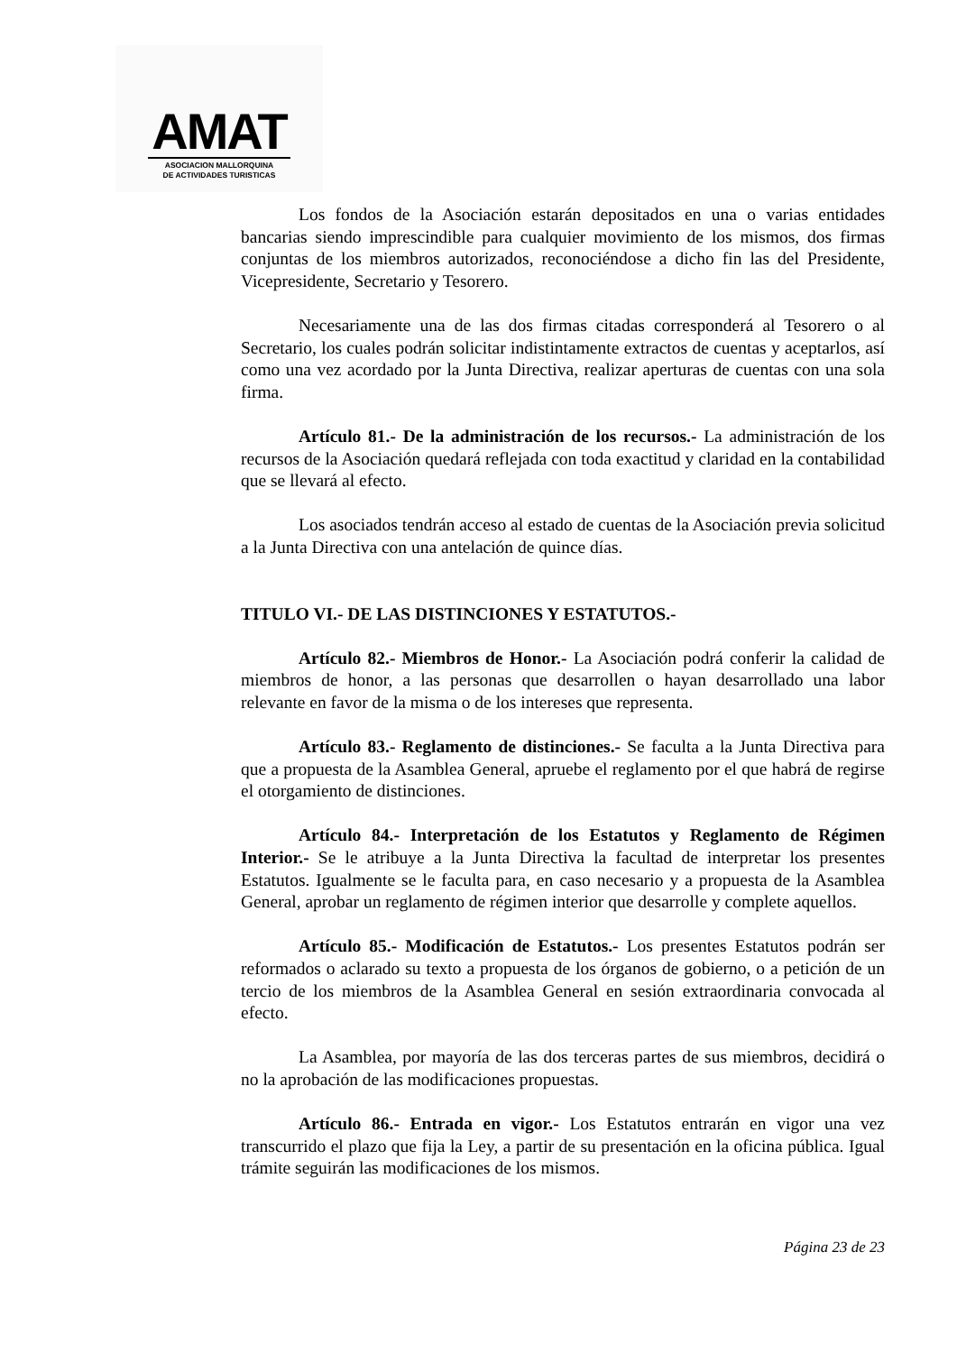AMAT
ASOCIACION MALLORQUINA
DE ACTIVIDADES TURISTICAS
Los fondos de la Asociación estarán depositados en una o varias entidades bancarias siendo imprescindible para cualquier movimiento de los mismos, dos firmas conjuntas de los miembros autorizados, reconociéndose a dicho fin las del Presidente, Vicepresidente, Secretario y Tesorero.
Necesariamente una de las dos firmas citadas corresponderá al Tesorero o al Secretario, los cuales podrán solicitar indistintamente extractos de cuentas y aceptarlos, así como una vez acordado por la Junta Directiva, realizar aperturas de cuentas con una sola firma.
Artículo 81.- De la administración de los recursos.- La administración de los recursos de la Asociación quedará reflejada con toda exactitud y claridad en la contabilidad que se llevará al efecto.
Los asociados tendrán acceso al estado de cuentas de la Asociación previa solicitud a la Junta Directiva con una antelación de quince días.
TITULO VI.- DE LAS DISTINCIONES Y ESTATUTOS.-
Artículo 82.- Miembros de Honor.- La Asociación podrá conferir la calidad de miembros de honor, a las personas que desarrollen o hayan desarrollado una labor relevante en favor de la misma o de los intereses que representa.
Artículo 83.- Reglamento de distinciones.- Se faculta a la Junta Directiva para que a propuesta de la Asamblea General, apruebe el reglamento por el que habrá de regirse el otorgamiento de distinciones.
Artículo 84.- Interpretación de los Estatutos y Reglamento de Régimen Interior.- Se le atribuye a la Junta Directiva la facultad de interpretar los presentes Estatutos. Igualmente se le faculta para, en caso necesario y a propuesta de la Asamblea General, aprobar un reglamento de régimen interior que desarrolle y complete aquellos.
Artículo 85.- Modificación de Estatutos.- Los presentes Estatutos podrán ser reformados o aclarado su texto a propuesta de los órganos de gobierno, o a petición de un tercio de los miembros de la Asamblea General en sesión extraordinaria convocada al efecto.
La Asamblea, por mayoría de las dos terceras partes de sus miembros, decidirá o no la aprobación de las modificaciones propuestas.
Artículo 86.- Entrada en vigor.- Los Estatutos entrarán en vigor una vez transcurrido el plazo que fija la Ley, a partir de su presentación en la oficina pública. Igual trámite seguirán las modificaciones de los mismos.
Página 23 de 23